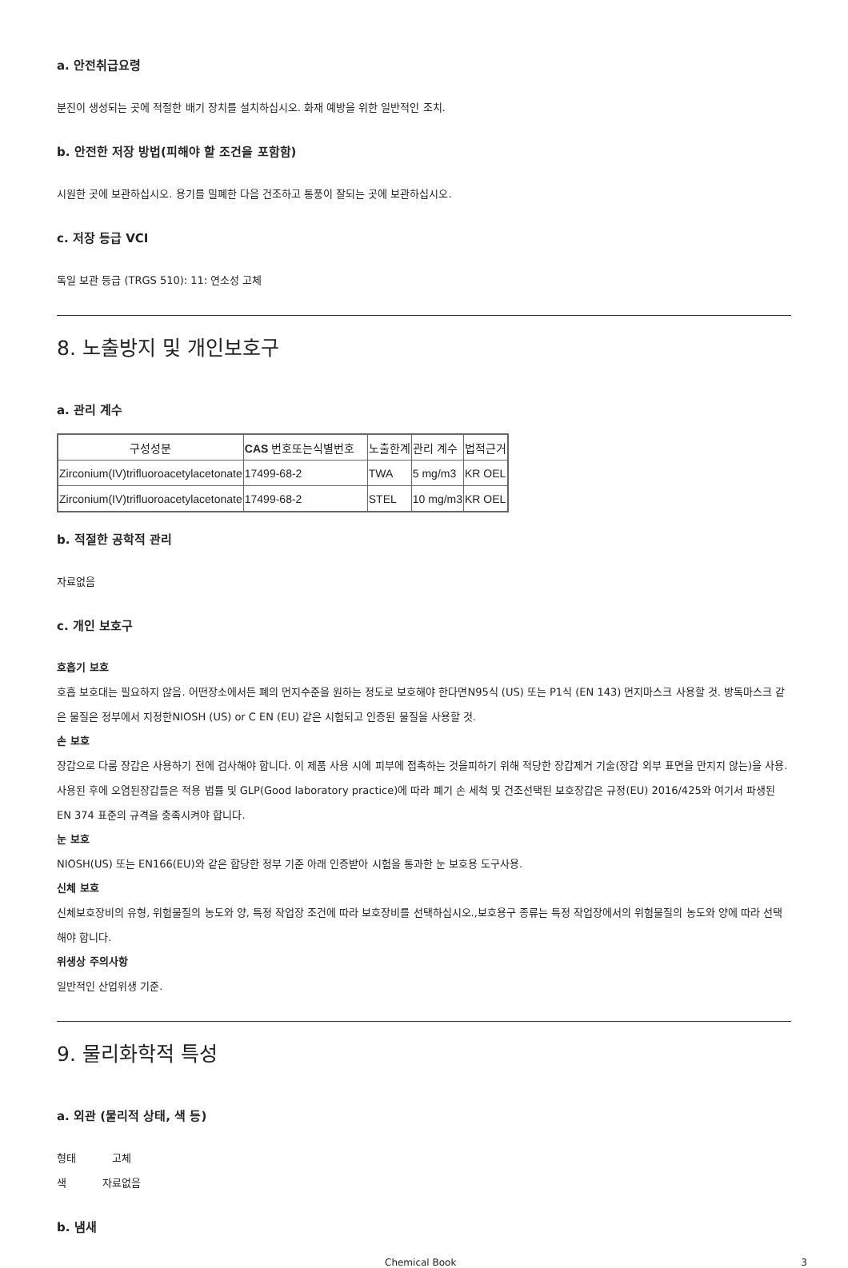a. 안전취급요령
분진이 생성되는 곳에 적절한 배기 장치를 설치하십시오. 화재 예방을 위한 일반적인 조치.
b. 안전한 저장 방법(피해야 할 조건을 포함함)
시원한 곳에 보관하십시오. 용기를 밀폐한 다음 건조하고 통풍이 잘되는 곳에 보관하십시오.
c. 저장 등급 VCI
독일 보관 등급 (TRGS 510): 11: 연소성 고체
8. 노출방지 및 개인보호구
a. 관리 계수
| 구성성분 | CAS 번호또는식별번호 | 노출한계 | 관리 계수 | 법적근거 |
| --- | --- | --- | --- | --- |
| Zirconium(IV)trifluoroacetylacetonate | 17499-68-2 | TWA | 5 mg/m3 | KR OEL |
| Zirconium(IV)trifluoroacetylacetonate | 17499-68-2 | STEL | 10 mg/m3 | KR OEL |
b. 적절한 공학적 관리
자료없음
c. 개인 보호구
호흡기 보호
호흡 보호대는 필요하지 않음. 어떤장소에서든 폐의 먼지수준을 원하는 정도로 보호해야 한다면N95식 (US) 또는 P1식 (EN 143) 먼지마스크 사용할 것. 방독마스크 같은 물질은 정부에서 지정한NIOSH (US) or C EN (EU) 같은 시험되고 인증된 물질을 사용할 것.
손 보호
장갑으로 다룸 장갑은 사용하기 전에 검사해야 합니다. 이 제품 사용 시에 피부에 접촉하는 것을피하기 위해 적당한 장갑제거 기술(장갑 외부 표면을 만지지 않는)을 사용. 사용된 후에 오염된장갑들은 적용 법률 및 GLP(Good laboratory practice)에 따라 폐기 손 세척 및 건조선택된 보호장갑은 규정(EU) 2016/425와 여기서 파생된 EN 374 표준의 규격을 충족시켜야 합니다.
눈 보호
NIOSH(US) 또는 EN166(EU)와 같은 합당한 정부 기준 아래 인증받아 시험을 통과한 눈 보호용 도구사용.
신체 보호
신체보호장비의 유형, 위험물질의 농도와 양, 특정 작업장 조건에 따라 보호장비를 선택하십시오.,보호용구 종류는 특정 작업장에서의 위험물질의 농도와 양에 따라 선택해야 합니다.
위생상 주의사항
일반적인 산업위생 기준.
9. 물리화학적 특성
a. 외관 (물리적 상태, 색 등)
형태 고체
색 자료없음
b. 냄새
Chemical Book 3